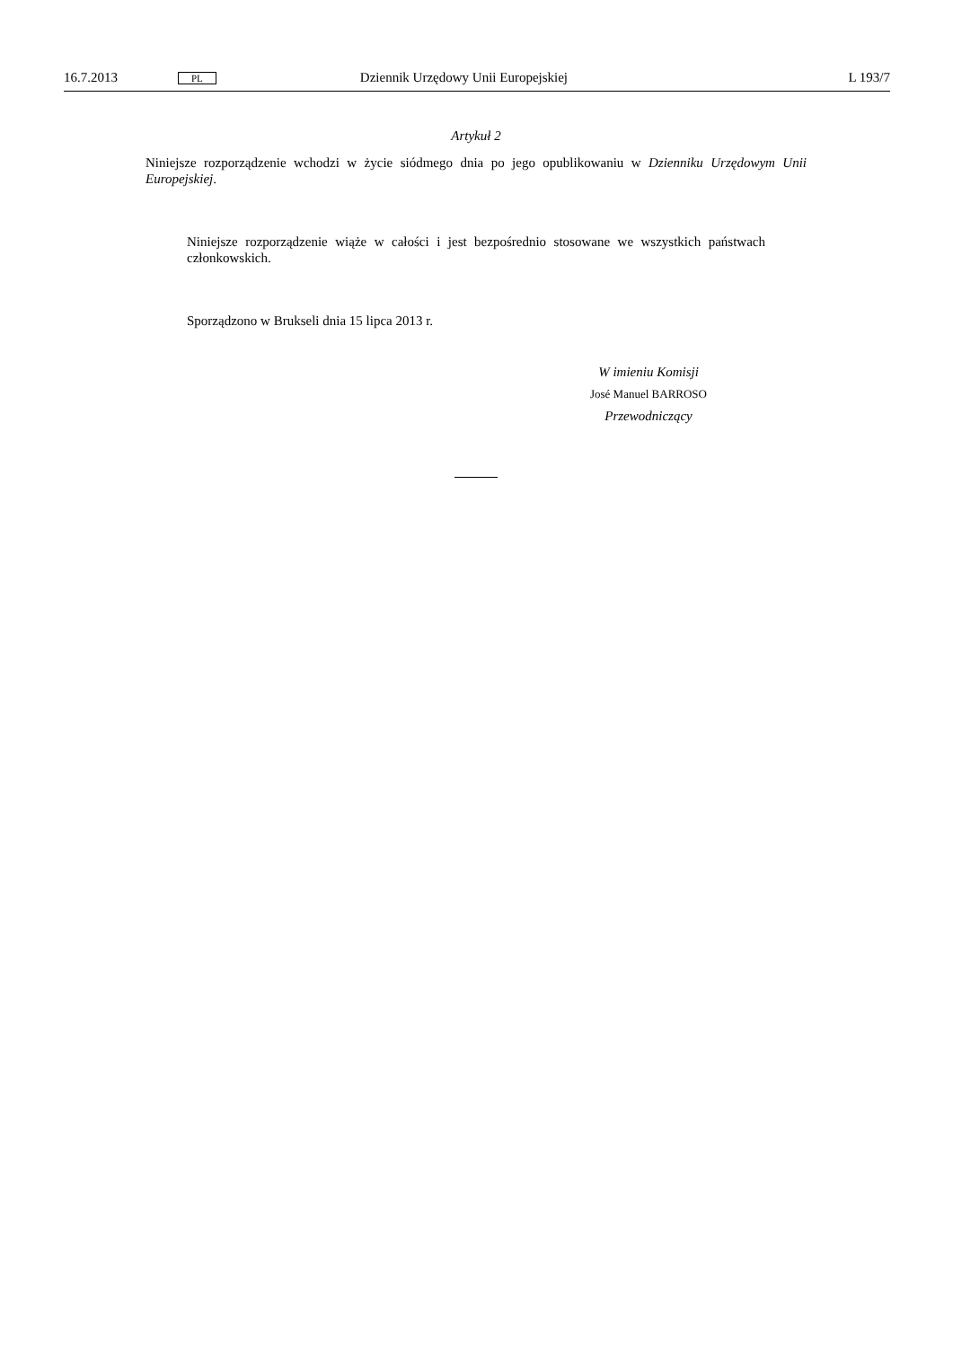16.7.2013 PL Dziennik Urzędowy Unii Europejskiej L 193/7
Artykuł 2
Niniejsze rozporządzenie wchodzi w życie siódmego dnia po jego opublikowaniu w Dzienniku Urzędowym Unii Europejskiej.
Niniejsze rozporządzenie wiąże w całości i jest bezpośrednio stosowane we wszystkich państwach członkowskich.
Sporządzono w Brukseli dnia 15 lipca 2013 r.
W imieniu Komisji
José Manuel BARROSO
Przewodniczący